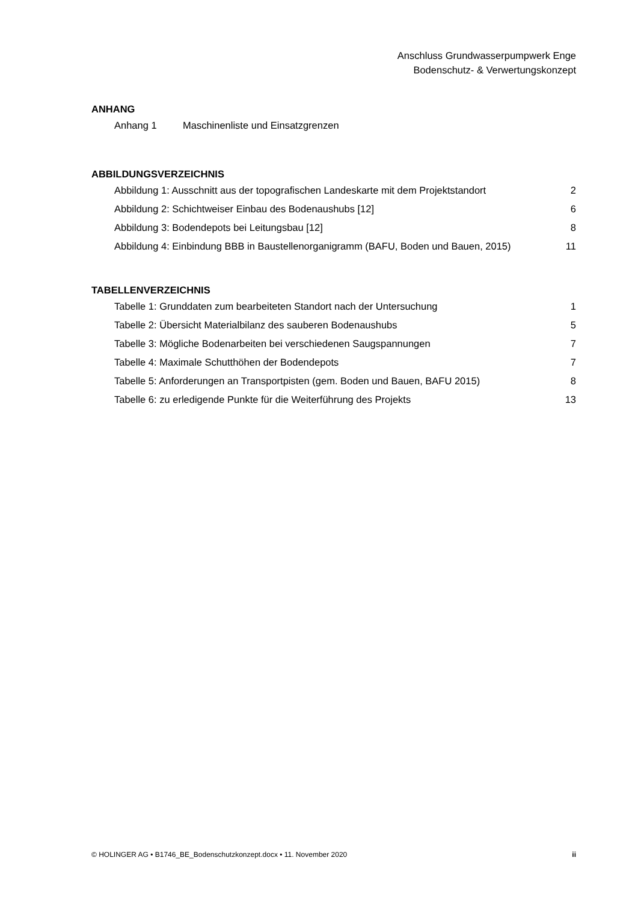Anschluss Grundwasserpumpwerk Enge
Bodenschutz- & Verwertungskonzept
ANHANG
Anhang 1 Maschinenliste und Einsatzgrenzen
ABBILDUNGSVERZEICHNIS
Abbildung 1: Ausschnitt aus der topografischen Landeskarte mit dem Projektstandort 2
Abbildung 2: Schichtweiser Einbau des Bodenaushubs [12] 6
Abbildung 3: Bodendepots bei Leitungsbau [12] 8
Abbildung 4: Einbindung BBB in Baustellenorganigramm (BAFU, Boden und Bauen, 2015) 11
TABELLENVERZEICHNIS
Tabelle 1: Grunddaten zum bearbeiteten Standort nach der Untersuchung 1
Tabelle 2: Übersicht Materialbilanz des sauberen Bodenaushubs 5
Tabelle 3: Mögliche Bodenarbeiten bei verschiedenen Saugspannungen 7
Tabelle 4: Maximale Schutthöhen der Bodendepots 7
Tabelle 5: Anforderungen an Transportpisten (gem. Boden und Bauen, BAFU 2015) 8
Tabelle 6: zu erledigende Punkte für die Weiterführung des Projekts 13
© HOLINGER AG • B1746_BE_Bodenschutzkonzept.docx • 11. November 2020 ii